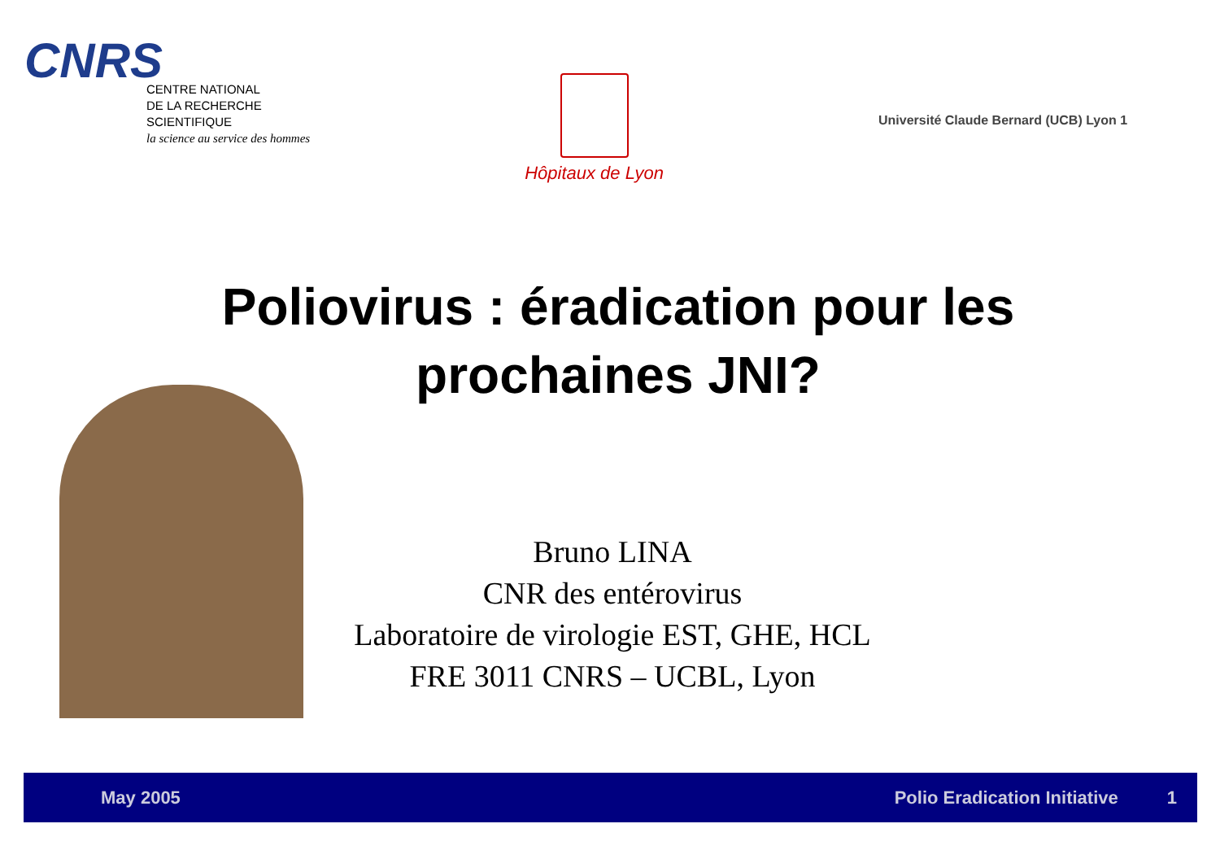CNRS
CENTRE NATIONAL
DE LA RECHERCHE
SCIENTIFIQUE
la science au service des hommes
Hôpitaux de Lyon
Université Claude Bernard (UCB) Lyon 1
Poliovirus : éradication pour les
prochaines JNI?
Bruno LINA
CNR des entérovirus
Laboratoire de virologie EST, GHE, HCL
FRE 3011 CNRS – UCBL, Lyon
May 2005 Polio Eradication Initiative 1